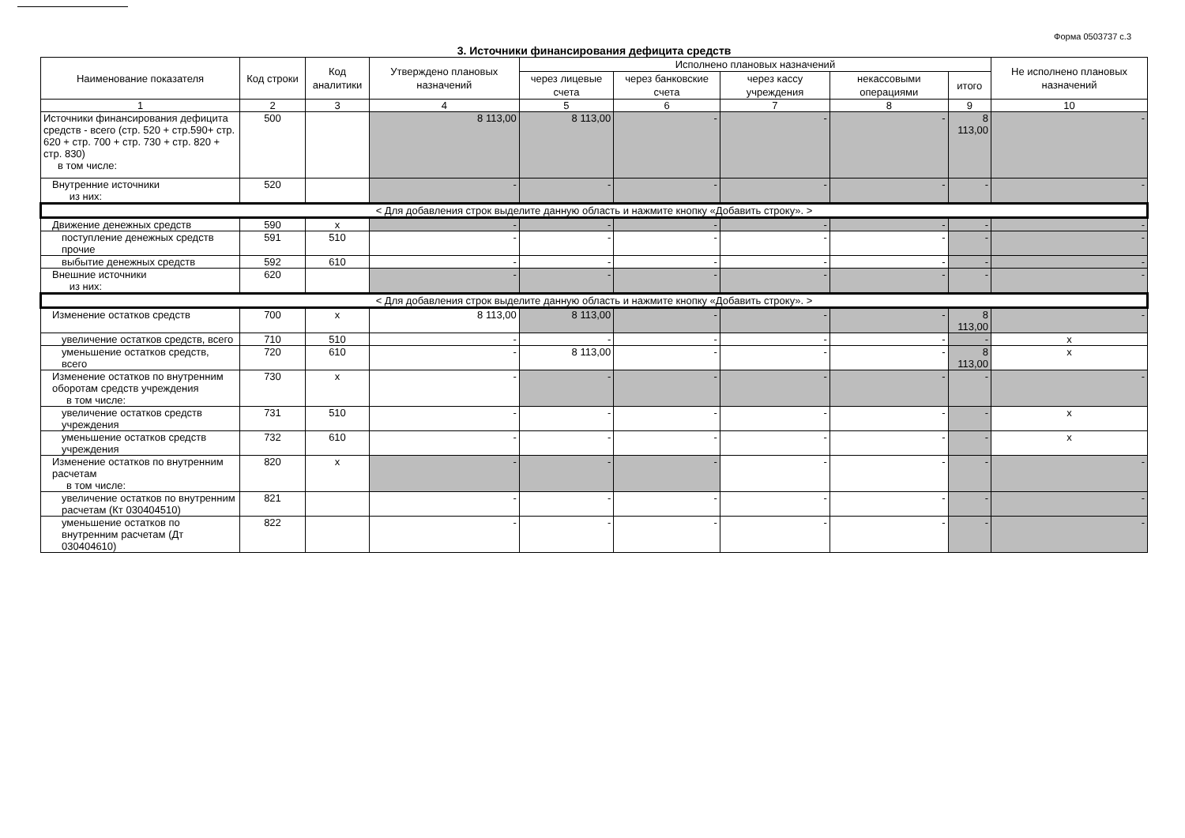Форма 0503737 с.3
3. Источники финансирования дефицита средств
| Наименование показателя | Код строки | Код аналитики | Утверждено плановых назначений | Исполнено плановых назначений | | | | | Не исполнено плановых назначений |
| --- | --- | --- | --- | --- | --- | --- | --- | --- | --- |
| | | | | через лицевые счета | через банковские счета | через кассу учреждения | некассовыми операциями | итого | |
| 1 | 2 | 3 | 4 | 5 | 6 | 7 | 8 | 9 | 10 |
| Источники финансирования дефицита средств - всего (стр. 520 + стр.590+ стр. 620 + стр. 700 + стр. 730 + стр. 820 + стр. 830) в том числе: | 500 | | 8 113,00 | 8 113,00 | - | - | - | 8 113,00 | - |
| Внутренние источники из них: | 520 | | - | - | - | - | - | - | - |
| < Для добавления строк выделите данную область и нажмите кнопку «Добавить строку». > | | | | | | | | | |
| Движение денежных средств | 590 | x | - | - | - | - | - | - | - |
| поступление денежных средств прочие | 591 | 510 | - | - | - | - | - | - | - |
| выбытие денежных средств | 592 | 610 | - | - | - | - | - | - | - |
| Внешние источники из них: | 620 | | - | - | - | - | - | - | - |
| < Для добавления строк выделите данную область и нажмите кнопку «Добавить строку». > | | | | | | | | | |
| Изменение остатков средств | 700 | x | 8 113,00 | 8 113,00 | - | - | - | 8 113,00 | - |
| увеличение остатков средств, всего | 710 | 510 | - | - | - | - | - | - | x |
| уменьшение остатков средств, всего | 720 | 610 | - | 8 113,00 | - | - | - | 8 113,00 | x |
| Изменение остатков по внутренним оборотам средств учреждения в том числе: | 730 | x | - | - | - | - | - | - | - |
| увеличение остатков средств учреждения | 731 | 510 | - | - | - | - | - | - | x |
| уменьшение остатков средств учреждения | 732 | 610 | - | - | - | - | - | - | x |
| Изменение остатков по внутренним расчетам в том числе: | 820 | x | - | - | - | - | - | - | - |
| увеличение остатков по внутренним расчетам (Кт 030404510) | 821 | | - | - | - | - | - | - | - |
| уменьшение остатков по внутренним расчетам (Дт 030404610) | 822 | | - | - | - | - | - | - | - |